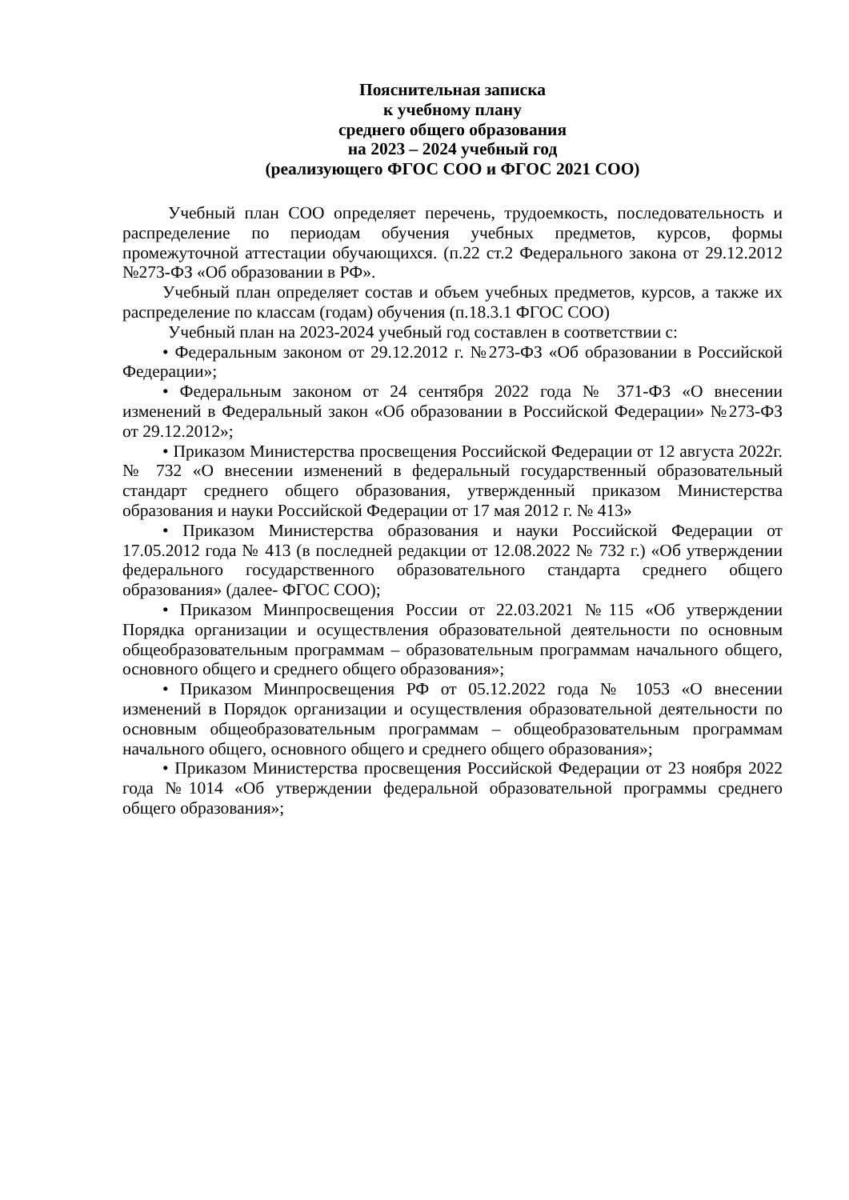Пояснительная записка
к учебному плану
среднего общего образования
на 2023 – 2024 учебный год
(реализующего ФГОС СОО и ФГОС 2021 СОО)
Учебный план СОО определяет перечень, трудоемкость, последовательность и распределение по периодам обучения учебных предметов, курсов, формы промежуточной аттестации обучающихся. (п.22 ст.2 Федерального закона от 29.12.2012 №273-ФЗ «Об образовании в РФ».
Учебный план определяет состав и объем учебных предметов, курсов, а также их распределение по классам (годам) обучения (п.18.3.1 ФГОС СОО)
Учебный план на 2023-2024 учебный год составлен в соответствии с:
• Федеральным законом от 29.12.2012 г. №273-ФЗ «Об образовании в Российской Федерации»;
• Федеральным законом от 24 сентября 2022 года № 371-ФЗ «О внесении изменений в Федеральный закон «Об образовании в Российской Федерации» №273-ФЗ от 29.12.2012»;
• Приказом Министерства просвещения Российской Федерации от 12 августа 2022г. № 732 «О внесении изменений в федеральный государственный образовательный стандарт среднего общего образования, утвержденный приказом Министерства образования и науки Российской Федерации от 17 мая 2012 г. № 413»
• Приказом Министерства образования и науки Российской Федерации от 17.05.2012 года № 413 (в последней редакции от 12.08.2022 № 732 г.) «Об утверждении федерального государственного образовательного стандарта среднего общего образования» (далее- ФГОС СОО);
• Приказом Минпросвещения России от 22.03.2021 №115 «Об утверждении Порядка организации и осуществления образовательной деятельности по основным общеобразовательным программам – образовательным программам начального общего, основного общего и среднего общего образования»;
• Приказом Минпросвещения РФ от 05.12.2022 года № 1053 «О внесении изменений в Порядок организации и осуществления образовательной деятельности по основным общеобразовательным программам – общеобразовательным программам начального общего, основного общего и среднего общего образования»;
• Приказом Министерства просвещения Российской Федерации от 23 ноября 2022 года №1014 «Об утверждении федеральной образовательной программы среднего общего образования»;